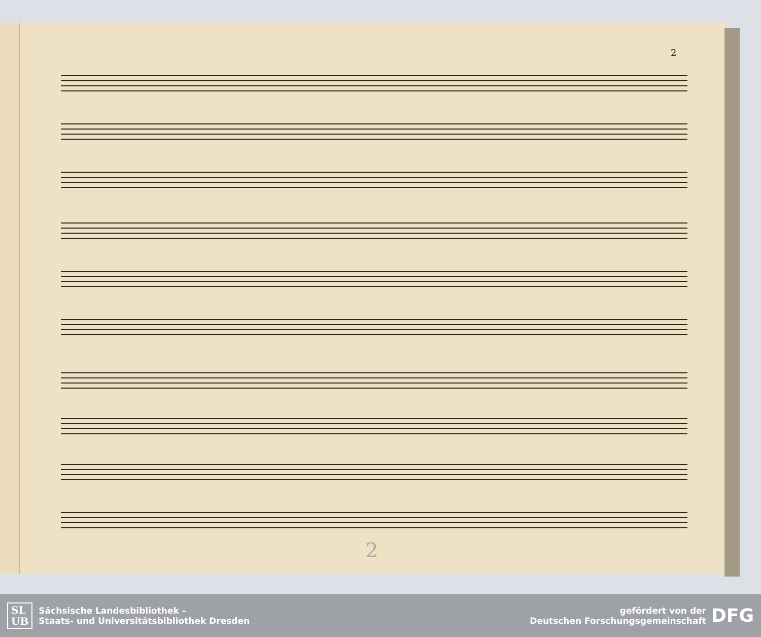2
2
SL
UB
Sächsische Landesbibliothek –
Staats- und Universitätsbibliothek Dresden
gefördert von der
Deutschen Forschungsgemeinschaft
DFG